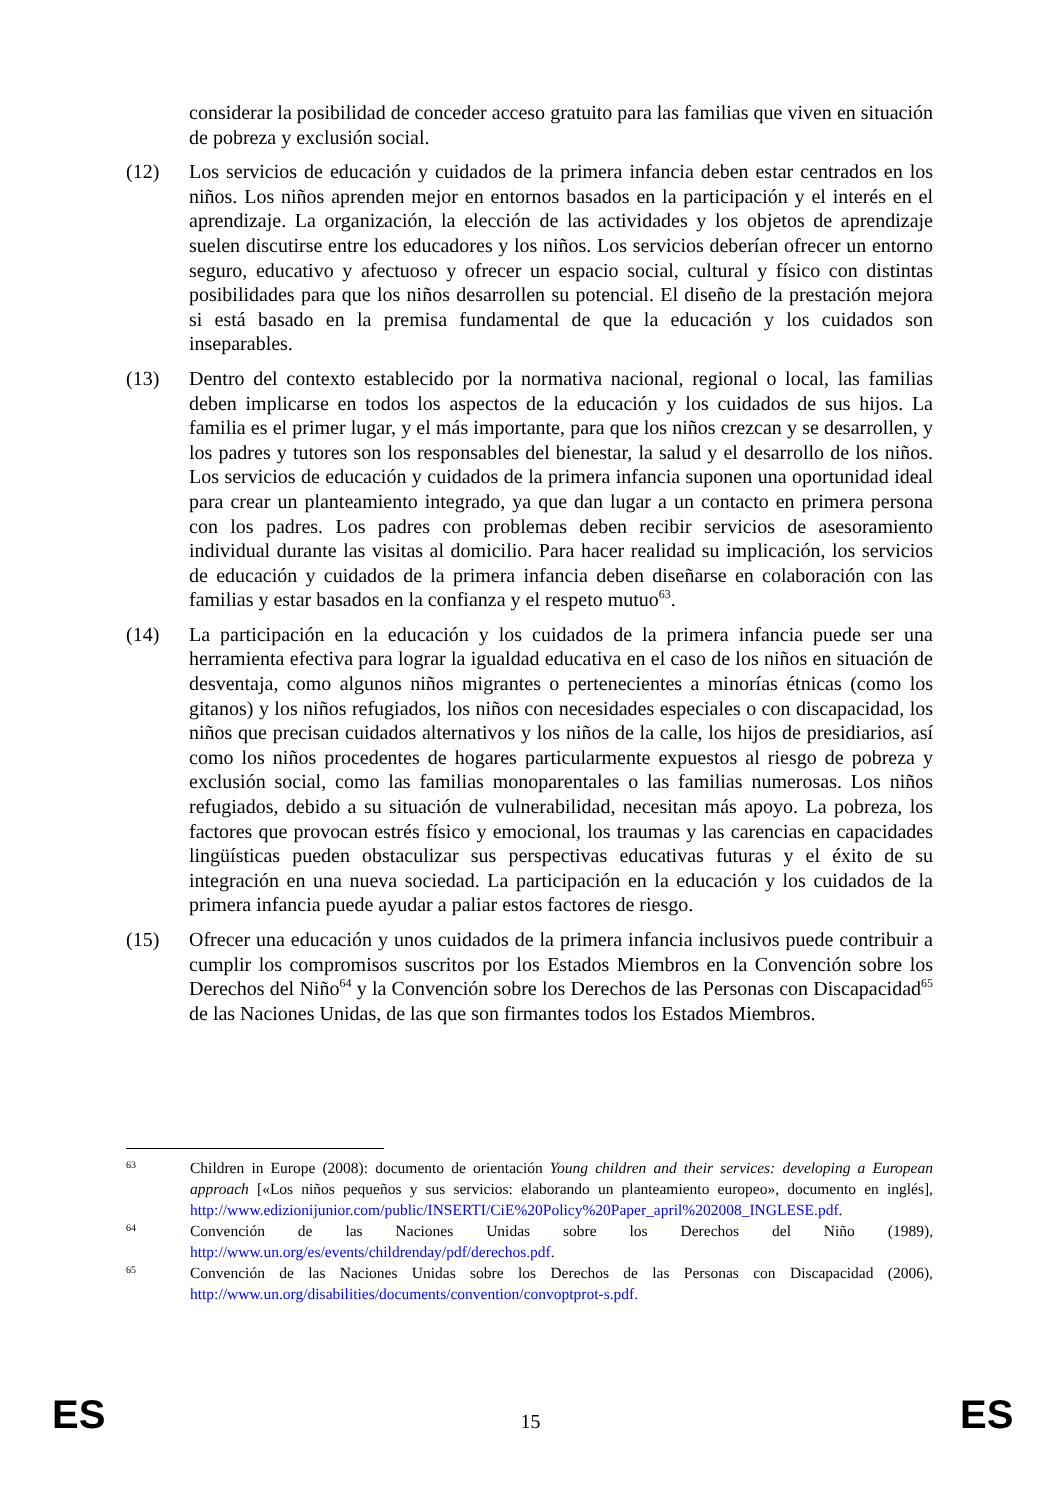considerar la posibilidad de conceder acceso gratuito para las familias que viven en situación de pobreza y exclusión social.
(12) Los servicios de educación y cuidados de la primera infancia deben estar centrados en los niños. Los niños aprenden mejor en entornos basados en la participación y el interés en el aprendizaje. La organización, la elección de las actividades y los objetos de aprendizaje suelen discutirse entre los educadores y los niños. Los servicios deberían ofrecer un entorno seguro, educativo y afectuoso y ofrecer un espacio social, cultural y físico con distintas posibilidades para que los niños desarrollen su potencial. El diseño de la prestación mejora si está basado en la premisa fundamental de que la educación y los cuidados son inseparables.
(13) Dentro del contexto establecido por la normativa nacional, regional o local, las familias deben implicarse en todos los aspectos de la educación y los cuidados de sus hijos. La familia es el primer lugar, y el más importante, para que los niños crezcan y se desarrollen, y los padres y tutores son los responsables del bienestar, la salud y el desarrollo de los niños. Los servicios de educación y cuidados de la primera infancia suponen una oportunidad ideal para crear un planteamiento integrado, ya que dan lugar a un contacto en primera persona con los padres. Los padres con problemas deben recibir servicios de asesoramiento individual durante las visitas al domicilio. Para hacer realidad su implicación, los servicios de educación y cuidados de la primera infancia deben diseñarse en colaboración con las familias y estar basados en la confianza y el respeto mutuo<sup>63</sup>.
(14) La participación en la educación y los cuidados de la primera infancia puede ser una herramienta efectiva para lograr la igualdad educativa en el caso de los niños en situación de desventaja, como algunos niños migrantes o pertenecientes a minorías étnicas (como los gitanos) y los niños refugiados, los niños con necesidades especiales o con discapacidad, los niños que precisan cuidados alternativos y los niños de la calle, los hijos de presidiarios, así como los niños procedentes de hogares particularmente expuestos al riesgo de pobreza y exclusión social, como las familias monoparentales o las familias numerosas. Los niños refugiados, debido a su situación de vulnerabilidad, necesitan más apoyo. La pobreza, los factores que provocan estrés físico y emocional, los traumas y las carencias en capacidades lingüísticas pueden obstaculizar sus perspectivas educativas futuras y el éxito de su integración en una nueva sociedad. La participación en la educación y los cuidados de la primera infancia puede ayudar a paliar estos factores de riesgo.
(15) Ofrecer una educación y unos cuidados de la primera infancia inclusivos puede contribuir a cumplir los compromisos suscritos por los Estados Miembros en la Convención sobre los Derechos del Niño<sup>64</sup> y la Convención sobre los Derechos de las Personas con Discapacidad<sup>65</sup> de las Naciones Unidas, de las que son firmantes todos los Estados Miembros.
63
Children in Europe (2008): documento de orientación Young children and their services: developing a European approach [«Los niños pequeños y sus servicios: elaborando un planteamiento europeo», documento en inglés], http://www.edizionijunior.com/public/INSERTI/CiE%20Policy%20Paper_april%202008_INGLESE.pdf.
64
Convención de las Naciones Unidas sobre los Derechos del Niño (1989), http://www.un.org/es/events/childrenday/pdf/derechos.pdf.
65
Convención de las Naciones Unidas sobre los Derechos de las Personas con Discapacidad (2006), http://www.un.org/disabilities/documents/convention/convoptprot-s.pdf.
ES 15 ES